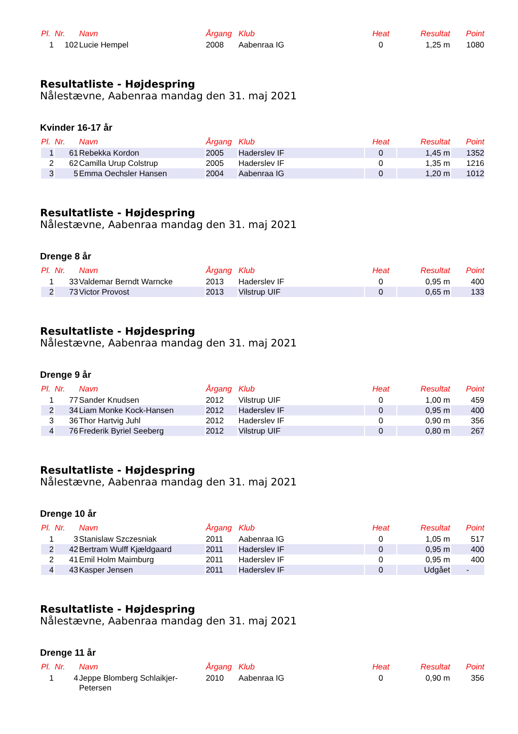| Pl. | Nr. | Navn | Årgang | Klub | Heat | Resultat | Point |
| --- | --- | --- | --- | --- | --- | --- | --- |
| 1 | 102 | Lucie Hempel | 2008 | Aabenraa IG | 0 | 1,25 m | 1080 |
Resultatliste - Højdespring
Nålestævne, Aabenraa mandag den 31. maj 2021
Kvinder 16-17 år
| Pl. | Nr. | Navn | Årgang | Klub | Heat | Resultat | Point |
| --- | --- | --- | --- | --- | --- | --- | --- |
| 1 | 61 | Rebekka Kordon | 2005 | Haderslev IF | 0 | 1,45 m | 1352 |
| 2 | 62 | Camilla Urup Colstrup | 2005 | Haderslev IF | 0 | 1,35 m | 1216 |
| 3 | 5 | Emma Oechsler Hansen | 2004 | Aabenraa IG | 0 | 1,20 m | 1012 |
Resultatliste - Højdespring
Nålestævne, Aabenraa mandag den 31. maj 2021
Drenge 8 år
| Pl. | Nr. | Navn | Årgang | Klub | Heat | Resultat | Point |
| --- | --- | --- | --- | --- | --- | --- | --- |
| 1 | 33 | Valdemar Berndt Warncke | 2013 | Haderslev IF | 0 | 0,95 m | 400 |
| 2 | 73 | Victor Provost | 2013 | Vilstrup UIF | 0 | 0,65 m | 133 |
Resultatliste - Højdespring
Nålestævne, Aabenraa mandag den 31. maj 2021
Drenge 9 år
| Pl. | Nr. | Navn | Årgang | Klub | Heat | Resultat | Point |
| --- | --- | --- | --- | --- | --- | --- | --- |
| 1 | 77 | Sander Knudsen | 2012 | Vilstrup UIF | 0 | 1,00 m | 459 |
| 2 | 34 | Liam Monke Kock-Hansen | 2012 | Haderslev IF | 0 | 0,95 m | 400 |
| 3 | 36 | Thor Hartvig Juhl | 2012 | Haderslev IF | 0 | 0,90 m | 356 |
| 4 | 76 | Frederik Byriel Seeberg | 2012 | Vilstrup UIF | 0 | 0,80 m | 267 |
Resultatliste - Højdespring
Nålestævne, Aabenraa mandag den 31. maj 2021
Drenge 10 år
| Pl. | Nr. | Navn | Årgang | Klub | Heat | Resultat | Point |
| --- | --- | --- | --- | --- | --- | --- | --- |
| 1 | 3 | Stanislaw Szczesniak | 2011 | Aabenraa IG | 0 | 1,05 m | 517 |
| 2 | 42 | Bertram Wulff Kjældgaard | 2011 | Haderslev IF | 0 | 0,95 m | 400 |
| 2 | 41 | Emil Holm Maimburg | 2011 | Haderslev IF | 0 | 0,95 m | 400 |
| 4 | 43 | Kasper Jensen | 2011 | Haderslev IF | 0 | Udgået | - |
Resultatliste - Højdespring
Nålestævne, Aabenraa mandag den 31. maj 2021
Drenge 11 år
| Pl. | Nr. | Navn | Årgang | Klub | Heat | Resultat | Point |
| --- | --- | --- | --- | --- | --- | --- | --- |
| 1 | 4 | Jeppe Blomberg Schlaikjer- Petersen | 2010 | Aabenraa IG | 0 | 0,90 m | 356 |